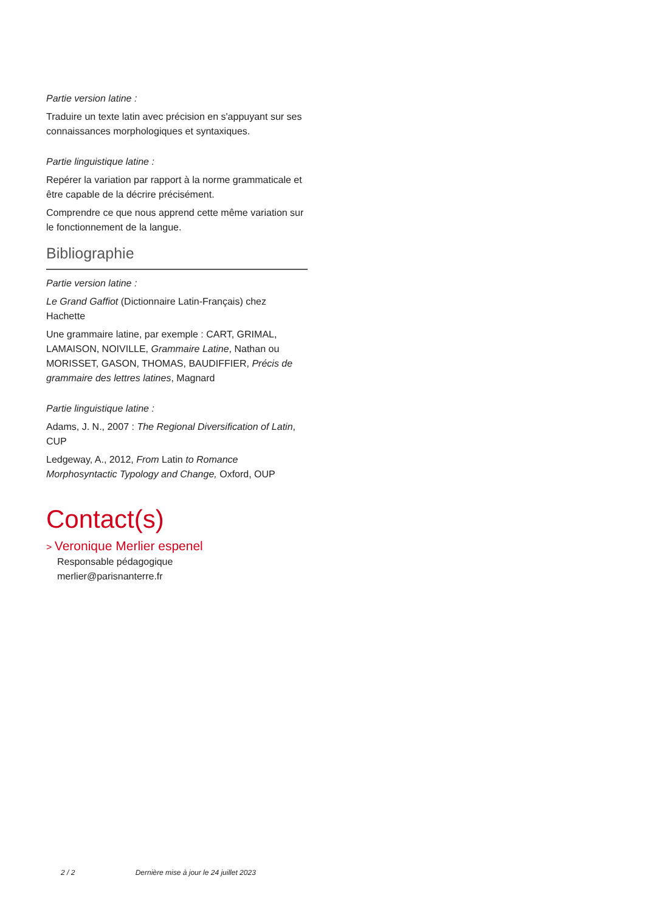Partie version latine :
Traduire un texte latin avec précision en s'appuyant sur ses connaissances morphologiques et syntaxiques.
Partie linguistique latine :
Repérer la variation par rapport à la norme grammaticale et être capable de la décrire précisément.
Comprendre ce que nous apprend cette même variation sur le fonctionnement de la langue.
Bibliographie
Partie version latine :
Le Grand Gaffiot (Dictionnaire Latin-Français) chez Hachette
Une grammaire latine, par exemple : CART, GRIMAL, LAMAISON, NOIVILLE, Grammaire Latine, Nathan ou MORISSET, GASON, THOMAS, BAUDIFFIER, Précis de grammaire des lettres latines, Magnard
Partie linguistique latine :
Adams, J. N., 2007 : The Regional Diversification of Latin, CUP
Ledgeway, A., 2012, From Latin to Romance Morphosyntactic Typology and Change, Oxford, OUP
Contact(s)
> Veronique Merlier espenel
Responsable pédagogique
merlier@parisnanterre.fr
2 / 2 Dernière mise à jour le 24 juillet 2023